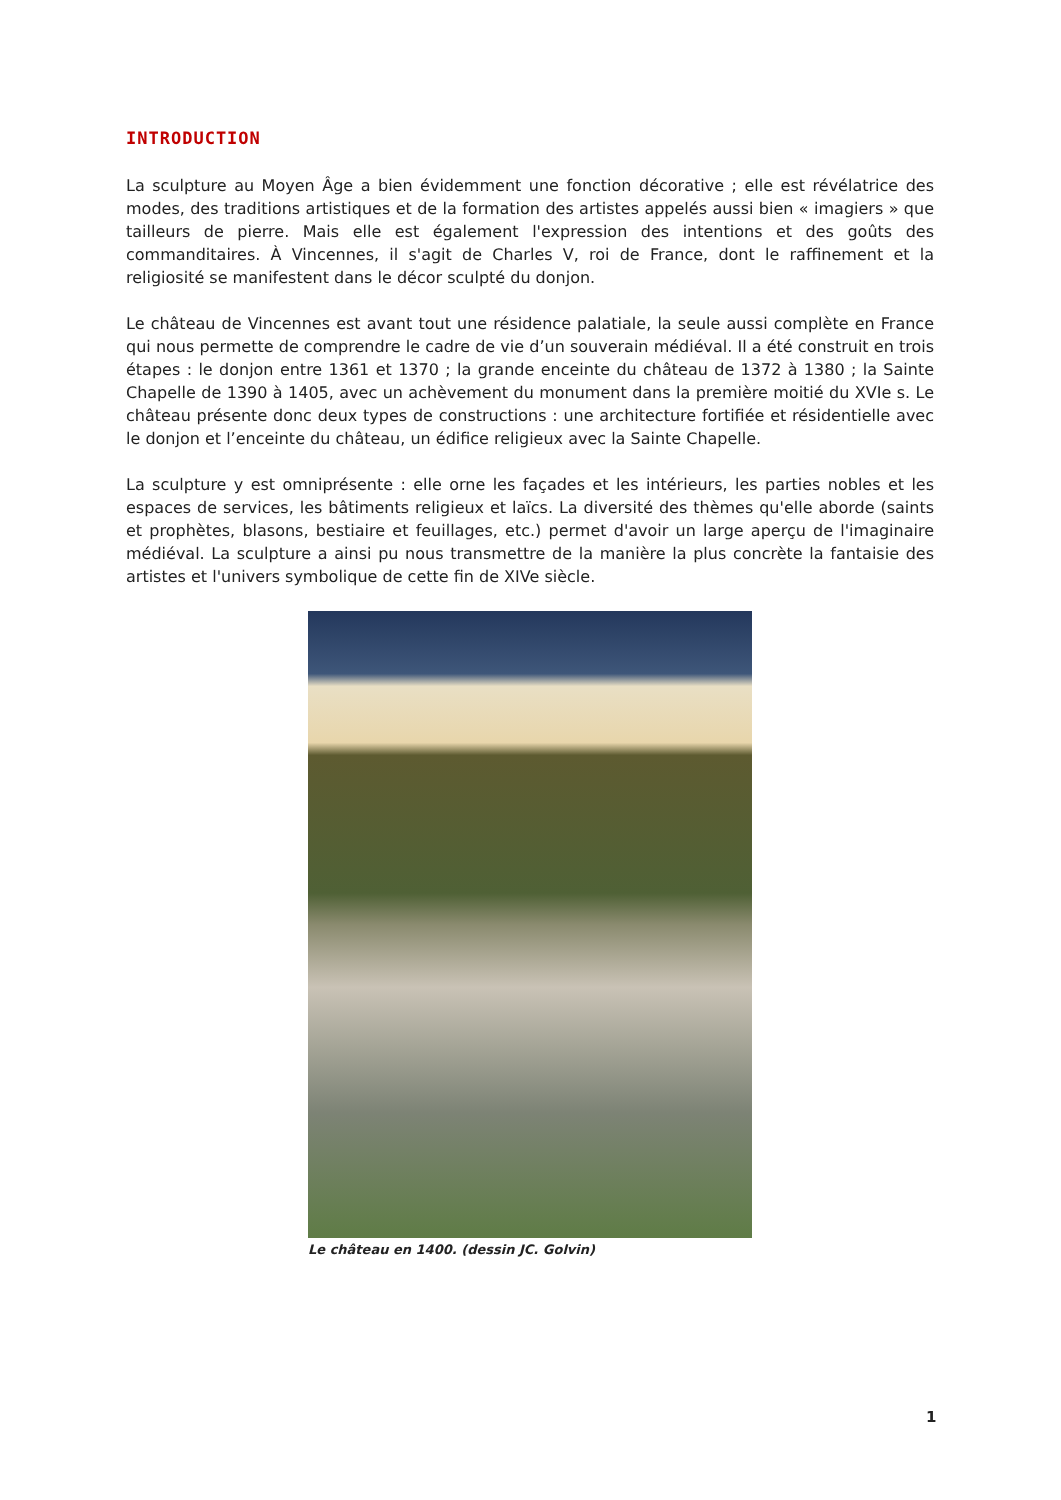INTRODUCTION
La sculpture au Moyen Âge a bien évidemment une fonction décorative ; elle est révélatrice des modes, des traditions artistiques et de la formation des artistes appelés aussi bien « imagiers » que tailleurs de pierre. Mais elle est également l'expression des intentions et des goûts des commanditaires. À Vincennes, il s'agit de Charles V, roi de France, dont le raffinement et la religiosité se manifestent dans le décor sculpté du donjon.
Le château de Vincennes est avant tout une résidence palatiale, la seule aussi complète en France qui nous permette de comprendre le cadre de vie d’un souverain médiéval. Il a été construit en trois étapes : le donjon entre 1361 et 1370 ; la grande enceinte du château de 1372 à 1380 ; la Sainte Chapelle de 1390 à 1405, avec un achèvement du monument dans la première moitié du XVIe s. Le château présente donc deux types de constructions : une architecture fortifiée et résidentielle avec le donjon et l’enceinte du château, un édifice religieux avec la Sainte Chapelle.
La sculpture y est omniprésente : elle orne les façades et les intérieurs, les parties nobles et les espaces de services, les bâtiments religieux et laïcs. La diversité des thèmes qu'elle aborde (saints et prophètes, blasons, bestiaire et feuillages, etc.) permet d'avoir un large aperçu de l'imaginaire médiéval. La sculpture a ainsi pu nous transmettre de la manière la plus concrète la fantaisie des artistes et l'univers symbolique de cette fin de XIVe siècle.
Le château en 1400. (dessin JC. Golvin)
1